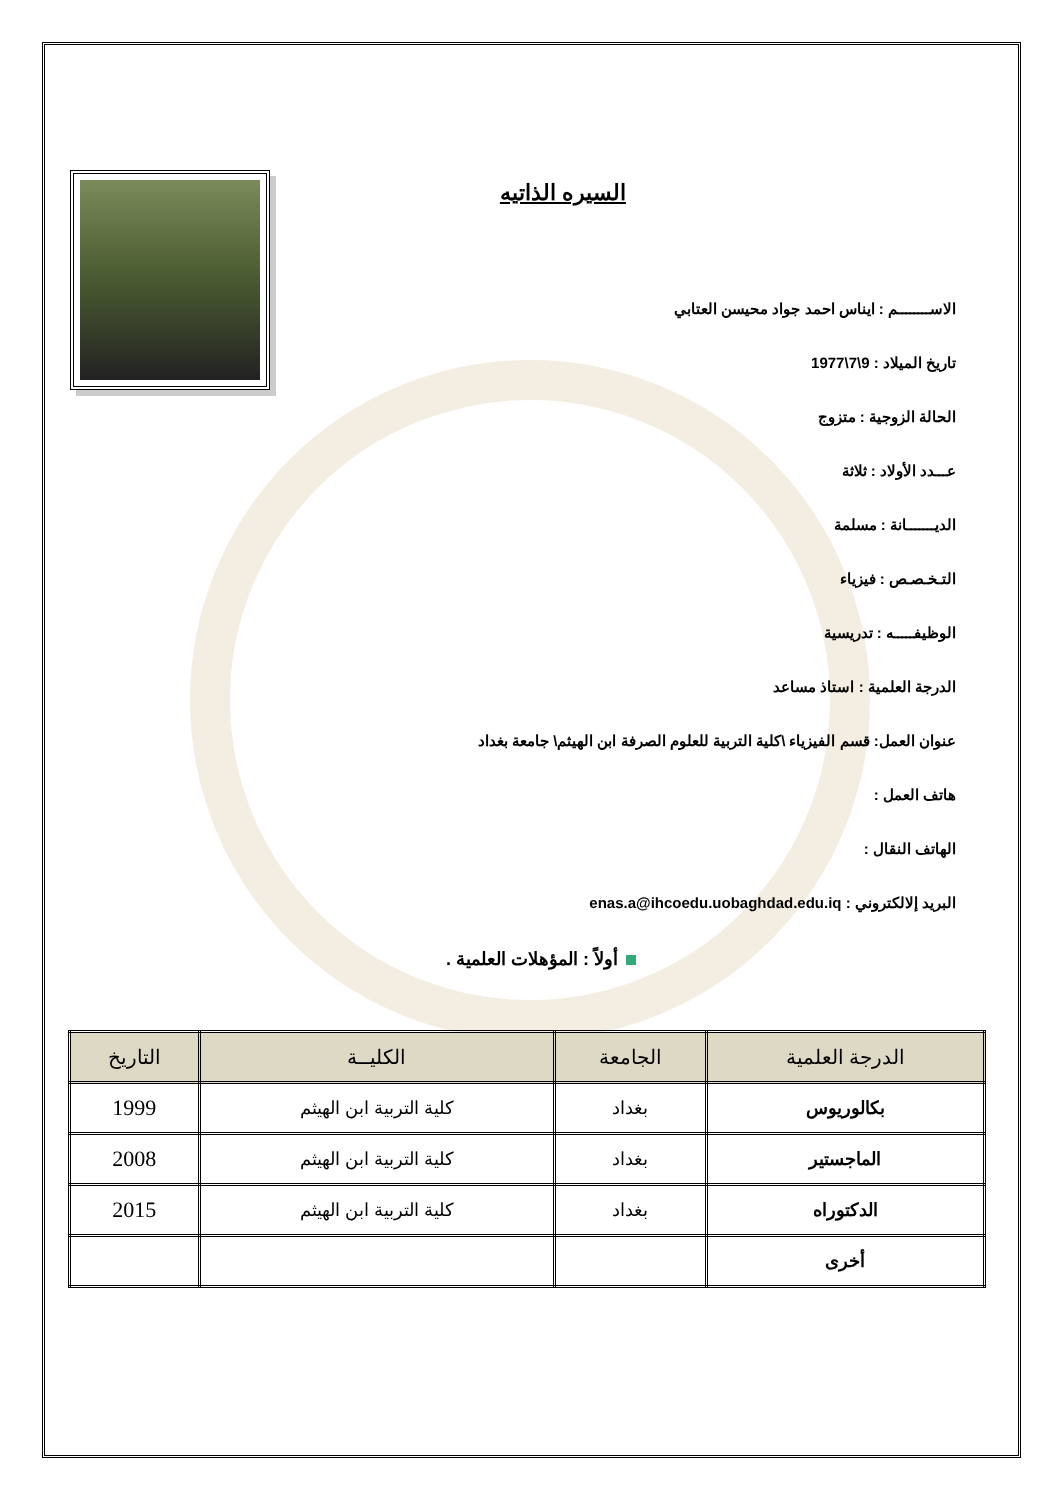السيره الذاتيه
الاســــــــم : ايناس احمد جواد محيسن العتابي
تاريخ الميلاد : 9\7\1977
الحالة الزوجية : متزوج
عـــدد الأولاد : ثلاثة
الديـــــــانة : مسلمة
التـخـصـص : فيزياء
الوظيفـــــه : تدريسية
الدرجة العلمية : استاذ مساعد
عنوان العمل: قسم الفيزياء \كلية التربية للعلوم الصرفة ابن الهيثم\ جامعة بغداد
هاتف العمل :
الهاتف النقال :
البريد إلالكتروني : enas.a@ihcoedu.uobaghdad.edu.iq
أولاً : المؤهلات العلمية .
| الدرجة العلمية | الجامعة | الكليــة | التاريخ |
| --- | --- | --- | --- |
| بكالوريوس | بغداد | كلية التربية ابن الهيثم | 1999 |
| الماجستير | بغداد | كلية التربية ابن الهيثم | 2008 |
| الدكتوراه | بغداد | كلية التربية ابن الهيثم | 2015 |
| أخرى | | | |